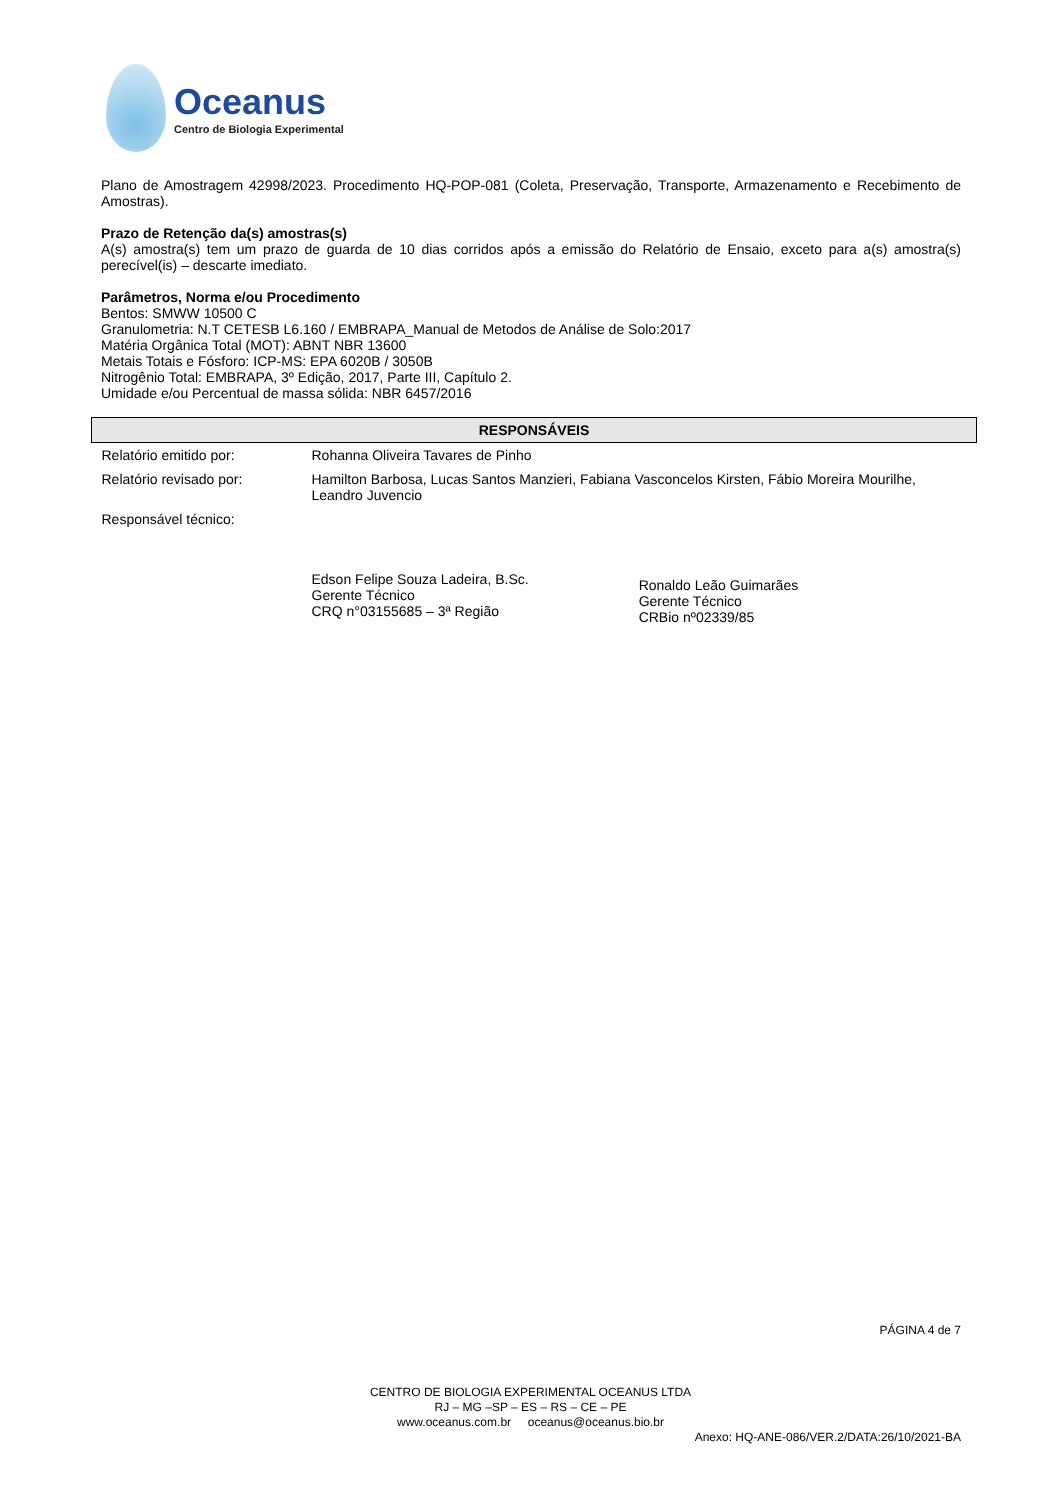Oceanus
Centro de Biologia Experimental
Plano de Amostragem 42998/2023. Procedimento HQ-POP-081 (Coleta, Preservação, Transporte, Armazenamento e Recebimento de Amostras).
Prazo de Retenção da(s) amostras(s)
A(s) amostra(s) tem um prazo de guarda de 10 dias corridos após a emissão do Relatório de Ensaio, exceto para a(s) amostra(s) perecível(is) – descarte imediato.
Parâmetros, Norma e/ou Procedimento
Bentos: SMWW 10500 C
Granulometria: N.T CETESB L6.160 / EMBRAPA_Manual de Metodos de Análise de Solo:2017
Matéria Orgânica Total (MOT): ABNT NBR 13600
Metais Totais e Fósforo: ICP-MS: EPA 6020B / 3050B
Nitrogênio Total: EMBRAPA, 3º Edição, 2017, Parte III, Capítulo 2.
Umidade e/ou Percentual de massa sólida: NBR 6457/2016
| RESPONSÁVEIS | |
| --- | --- |
| Relatório emitido por: | Rohanna Oliveira Tavares de Pinho |
| Relatório revisado por: | Hamilton Barbosa, Lucas Santos Manzieri, Fabiana Vasconcelos Kirsten, Fábio Moreira Mourilhe, Leandro Juvencio |
| Responsável técnico: | Edson Felipe Souza Ladeira, B.Sc. Gerente Técnico CRQ n°03155685 – 3ª Região Ronaldo Leão Guimarães Gerente Técnico CRBio nº02339/85 |
PÁGINA 4 de 7
CENTRO DE BIOLOGIA EXPERIMENTAL OCEANUS LTDA
RJ – MG –SP – ES – RS – CE – PE
www.oceanus.com.br oceanus@oceanus.bio.br
Anexo: HQ-ANE-086/VER.2/DATA:26/10/2021-BA